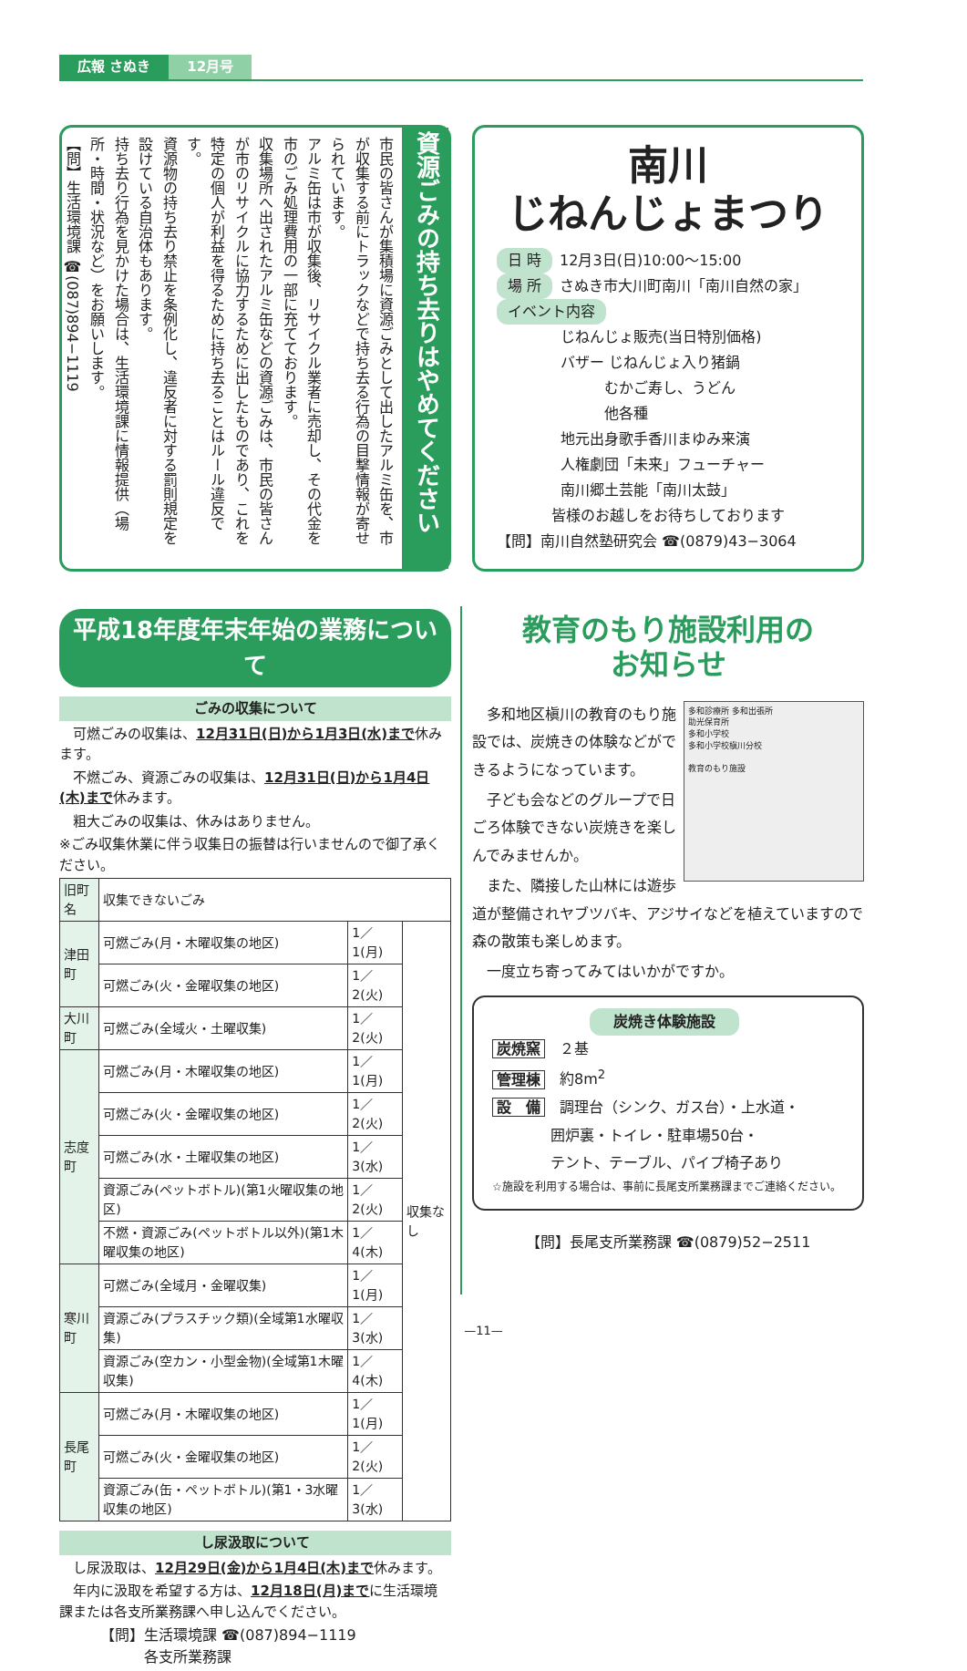広報 さぬき 12月号
資源ごみの持ち去りはやめてください
市民の皆さんが集積場に資源ごみとして出したアルミ缶を、市が収集する前にトラックなどで持ち去る行為の目撃情報が寄せられています。
アルミ缶は市が収集後、リサイクル業者に売却し、その代金を市のごみ処理費用の一部に充てております。
収集場所へ出されたアルミ缶などの資源ごみは、市民の皆さんが市のリサイクルに協力するために出したものであり、これを特定の個人が利益を得るために持ち去ることはルール違反です。
資源物の持ち去り禁止を条例化し、違反者に対する罰則規定を設けている自治体もあります。
持ち去り行為を見かけた場合は、生活環境課に情報提供（場所・時間・状況など）をお願いします。
【問】生活環境課 ☎(087)894−1119
南川
じねんじょまつり
日 時 12月3日(日)10:00〜15:00
場 所 さぬき市大川町南川「南川自然の家」
イベント内容
じねんじょ販売(当日特別価格)
バザー じねんじょ入り猪鍋
　　　むかご寿し、うどん
　　　他各種
地元出身歌手香川まゆみ来演
人権劇団「未来」フューチャー
南川郷土芸能「南川太鼓」
皆様のお越しをお待ちしております
【問】南川自然塾研究会 ☎(0879)43−3064
平成18年度年末年始の業務について
ごみの収集について
　可燃ごみの収集は、12月31日(日)から1月3日(水)まで休みます。
　不燃ごみ、資源ごみの収集は、12月31日(日)から1月4日(木)まで休みます。
　粗大ごみの収集は、休みはありません。
※ごみ収集休業に伴う収集日の振替は行いませんので御了承ください。
| 旧町名 | 収集できないごみ | | |
| --- | --- | --- | --- |
| 津田町 | 可燃ごみ(月・木曜収集の地区) | 1／1(月) | 収集なし |
| | 可燃ごみ(火・金曜収集の地区) | 1／2(火) | |
| 大川町 | 可燃ごみ(全域火・土曜収集) | 1／2(火) | |
| 志度町 | 可燃ごみ(月・木曜収集の地区) | 1／1(月) | |
| | 可燃ごみ(火・金曜収集の地区) | 1／2(火) | |
| | 可燃ごみ(水・土曜収集の地区) | 1／3(水) | |
| | 資源ごみ(ペットボトル)(第1火曜収集の地区) | 1／2(火) | |
| | 不燃・資源ごみ(ペットボトル以外)(第1木曜収集の地区) | 1／4(木) | |
| 寒川町 | 可燃ごみ(全域月・金曜収集) | 1／1(月) | |
| | 資源ごみ(プラスチック類)(全域第1水曜収集) | 1／3(水) | |
| | 資源ごみ(空カン・小型金物)(全域第1木曜収集) | 1／4(木) | |
| 長尾町 | 可燃ごみ(月・木曜収集の地区) | 1／1(月) | |
| | 可燃ごみ(火・金曜収集の地区) | 1／2(火) | |
| | 資源ごみ(缶・ペットボトル)(第1・3水曜収集の地区) | 1／3(水) | |
し尿汲取について
　し尿汲取は、12月29日(金)から1月4日(木)まで休みます。
　年内に汲取を希望する方は、12月18日(月)までに生活環境課または各支所業務課へ申し込んでください。
【問】生活環境課 ☎(087)894−1119
　　　各支所業務課
教育のもり施設利用の
お知らせ
多和診療所 多和出張所
助光保育所
多和小学校
多和小学校槇川分校
教育のもり施設
　多和地区槇川の教育のもり施設では、炭焼きの体験などができるようになっています。
　子ども会などのグループで日ごろ体験できない炭焼きを楽しんでみませんか。
　また、隣接した山林には遊歩道が整備されヤブツバキ、アジサイなどを植えていますので森の散策も楽しめます。
　一度立ち寄ってみてはいかがですか。
炭焼き体験施設
炭焼窯　２基
管理棟　約8m<sup>2</sup>
設　備　調理台（シンク、ガス台）・上水道・
　　　　囲炉裏・トイレ・駐車場50台・
　　　　テント、テーブル、パイプ椅子あり
☆施設を利用する場合は、事前に長尾支所業務課までご連絡ください。
【問】長尾支所業務課 ☎(0879)52−2511
—11—